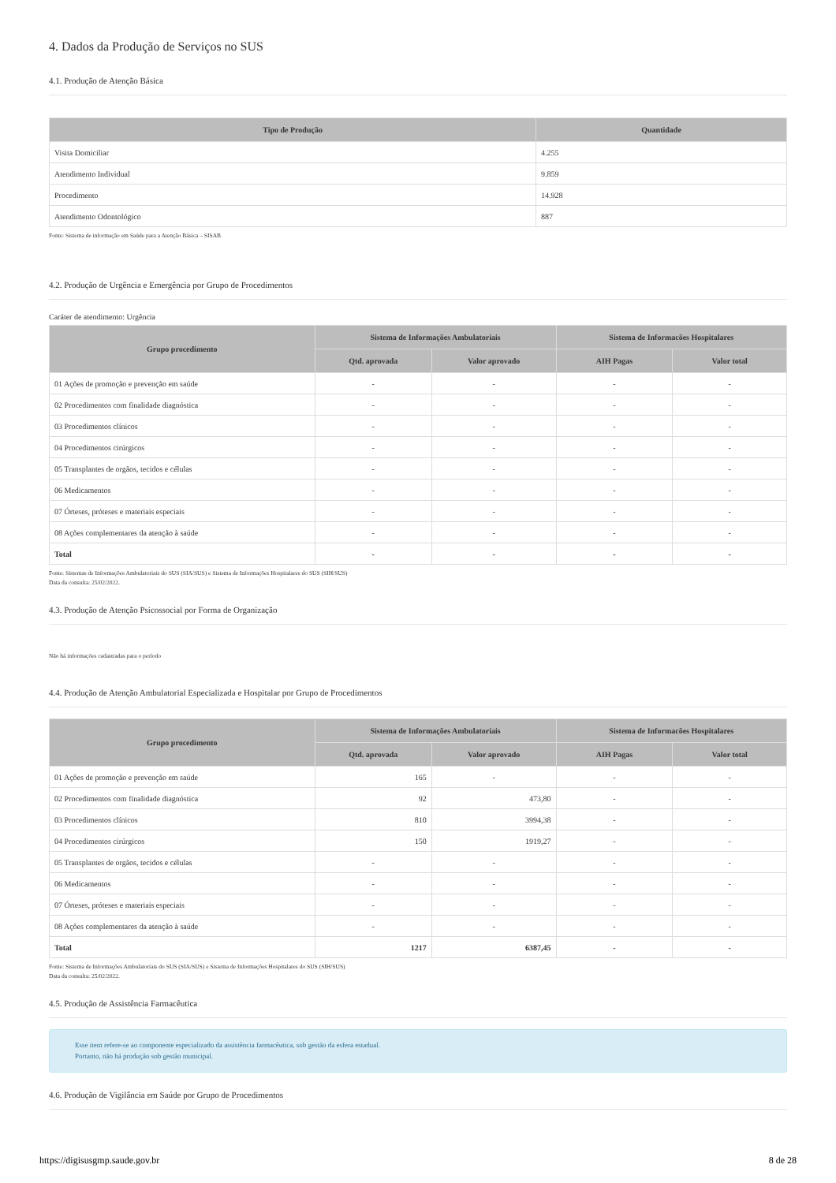4. Dados da Produção de Serviços no SUS
4.1. Produção de Atenção Básica
| Tipo de Produção | Quantidade |
| --- | --- |
| Visita Domiciliar | 4.255 |
| Atendimento Individual | 9.859 |
| Procedimento | 14.928 |
| Atendimento Odontológico | 887 |
Fonte: Sistema de informação em Saúde para a Atenção Básica – SISAB
4.2. Produção de Urgência e Emergência por Grupo de Procedimentos
Caráter de atendimento: Urgência
| Grupo procedimento | Sistema de Informações Ambulatoriais | | Sistema de Informacões Hospitalares | |
| --- | --- | --- | --- | --- |
| | Qtd. aprovada | Valor aprovado | AIH Pagas | Valor total |
| 01 Ações de promoção e prevenção em saúde | - | - | - | - |
| 02 Procedimentos com finalidade diagnóstica | - | - | - | - |
| 03 Procedimentos clínicos | - | - | - | - |
| 04 Procedimentos cirúrgicos | - | - | - | - |
| 05 Transplantes de orgãos, tecidos e células | - | - | - | - |
| 06 Medicamentos | - | - | - | - |
| 07 Órteses, próteses e materiais especiais | - | - | - | - |
| 08 Ações complementares da atenção à saúde | - | - | - | - |
| Total | - | - | - | - |
Fonte: Sistemas de Informações Ambulatoriais do SUS (SIA/SUS) e Sistema de Informações Hospitalares do SUS (SIH/SUS)
Data da consulta: 25/02/2022.
4.3. Produção de Atenção Psicossocial por Forma de Organização
Não há informações cadastradas para o período
4.4. Produção de Atenção Ambulatorial Especializada e Hospitalar por Grupo de Procedimentos
| Grupo procedimento | Sistema de Informações Ambulatoriais | | Sistema de Informacões Hospitalares | |
| --- | --- | --- | --- | --- |
| | Qtd. aprovada | Valor aprovado | AIH Pagas | Valor total |
| 01 Ações de promoção e prevenção em saúde | 165 | - | - | - |
| 02 Procedimentos com finalidade diagnóstica | 92 | 473,80 | - | - |
| 03 Procedimentos clínicos | 810 | 3994,38 | - | - |
| 04 Procedimentos cirúrgicos | 150 | 1919,27 | - | - |
| 05 Transplantes de orgãos, tecidos e células | - | - | - | - |
| 06 Medicamentos | - | - | - | - |
| 07 Órteses, próteses e materiais especiais | - | - | - | - |
| 08 Ações complementares da atenção à saúde | - | - | - | - |
| Total | 1217 | 6387,45 | - | - |
Fonte: Sistema de Informações Ambulatoriais do SUS (SIA/SUS) e Sistema de Informações Hospitalares do SUS (SIH/SUS)
Data da consulta: 25/02/2022.
4.5. Produção de Assistência Farmacêutica
Esse item refere-se ao componente especializado da assistência farmacêutica, sob gestão da esfera estadual.
Portanto, não há produção sob gestão municipal.
4.6. Produção de Vigilância em Saúde por Grupo de Procedimentos
https://digisusgmp.saude.gov.br 8 de 28